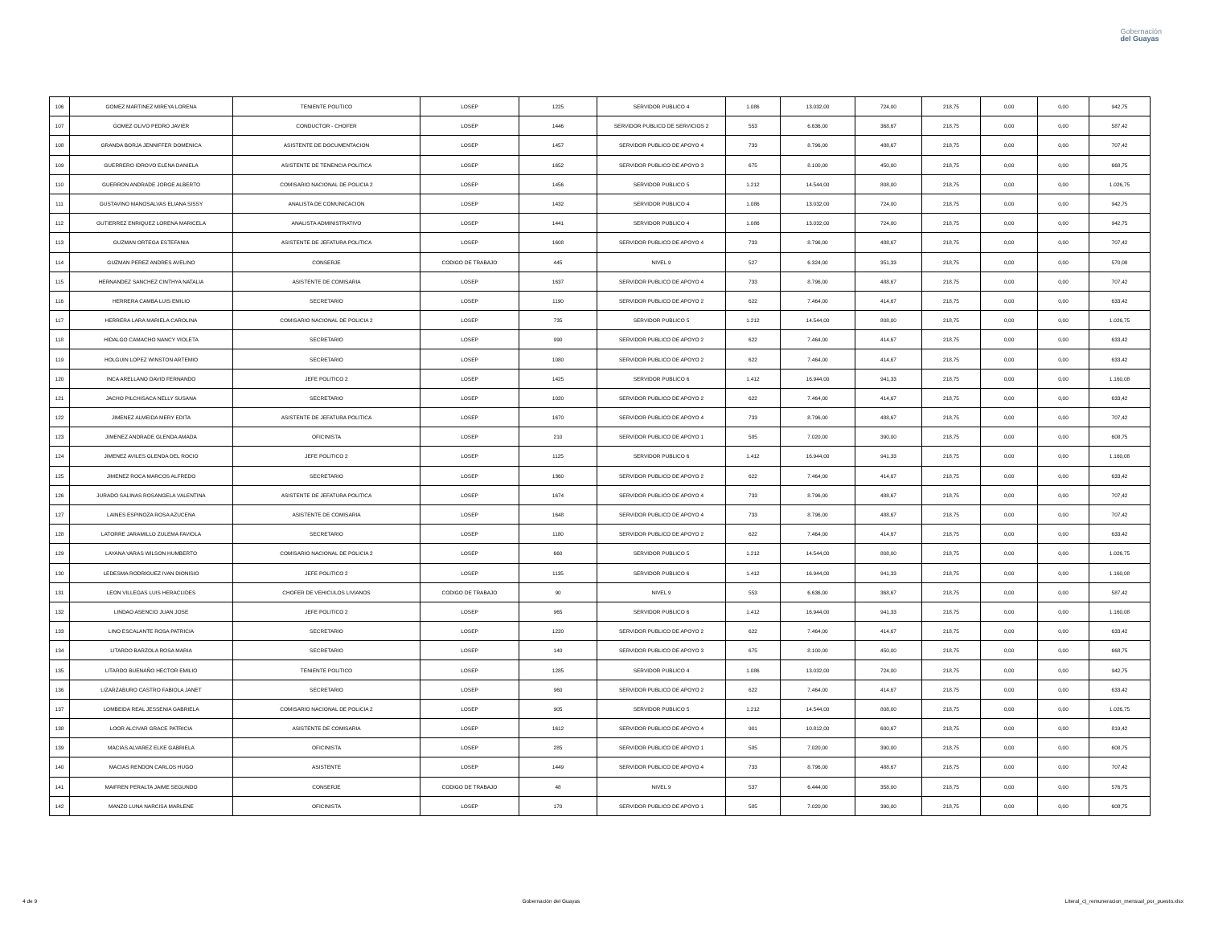Gobernación
del Guayas
| 106 | GOMEZ MARTINEZ MIREYA LORENA | TENIENTE POLITICO | LOSEP | 1225 | SERVIDOR PUBLICO 4 | 1.086 | 13.032,00 | 724,00 | 218,75 | 0,00 | 0,00 | 942,75 |
| 107 | GOMEZ OLIVO PEDRO JAVIER | CONDUCTOR - CHOFER | LOSEP | 1446 | SERVIDOR PUBLICO DE SERVICIOS 2 | 553 | 6.636,00 | 368,67 | 218,75 | 0,00 | 0,00 | 587,42 |
| 108 | GRANDA BORJA JENNIFFER DOMENICA | ASISTENTE DE DOCUMENTACION | LOSEP | 1457 | SERVIDOR PUBLICO DE APOYO 4 | 733 | 8.796,00 | 488,67 | 218,75 | 0,00 | 0,00 | 707,42 |
| 109 | GUERRERO IDROVO ELENA DANIELA | ASISTENTE DE TENENCIA POLITICA | LOSEP | 1652 | SERVIDOR PUBLICO DE APOYO 3 | 675 | 8.100,00 | 450,00 | 218,75 | 0,00 | 0,00 | 668,75 |
| 110 | GUERRON ANDRADE JORGE ALBERTO | COMISARIO NACIONAL DE POLICIA 2 | LOSEP | 1456 | SERVIDOR PUBLICO 5 | 1.212 | 14.544,00 | 808,00 | 218,75 | 0,00 | 0,00 | 1.026,75 |
| 111 | GUSTAVINO MANOSALVAS ELIANA SISSY | ANALISTA DE COMUNICACION | LOSEP | 1432 | SERVIDOR PUBLICO 4 | 1.086 | 13.032,00 | 724,00 | 218,75 | 0,00 | 0,00 | 942,75 |
| 112 | GUTIERREZ ENRIQUEZ LORENA MARICELA | ANALISTA ADMINISTRATIVO | LOSEP | 1441 | SERVIDOR PUBLICO 4 | 1.086 | 13.032,00 | 724,00 | 218,75 | 0,00 | 0,00 | 942,75 |
| 113 | GUZMAN ORTEGA ESTEFANIA | ASISTENTE DE JEFATURA POLITICA | LOSEP | 1608 | SERVIDOR PUBLICO DE APOYO 4 | 733 | 8.796,00 | 488,67 | 218,75 | 0,00 | 0,00 | 707,42 |
| 114 | GUZMAN PEREZ ANDRES AVELINO | CONSERJE | CODIGO DE TRABAJO | 445 | NIVEL 9 | 527 | 6.324,00 | 351,33 | 218,75 | 0,00 | 0,00 | 570,08 |
| 115 | HERNANDEZ SANCHEZ CINTHYA NATALIA | ASISTENTE DE COMISARIA | LOSEP | 1637 | SERVIDOR PUBLICO DE APOYO 4 | 733 | 8.796,00 | 488,67 | 218,75 | 0,00 | 0,00 | 707,42 |
| 116 | HERRERA CAMBA LUIS EMILIO | SECRETARIO | LOSEP | 1190 | SERVIDOR PUBLICO DE APOYO 2 | 622 | 7.464,00 | 414,67 | 218,75 | 0,00 | 0,00 | 633,42 |
| 117 | HERRERA LARA MARIELA CAROLINA | COMISARIO NACIONAL DE POLICIA 2 | LOSEP | 735 | SERVIDOR PUBLICO 5 | 1.212 | 14.544,00 | 808,00 | 218,75 | 0,00 | 0,00 | 1.026,75 |
| 118 | HIDALGO CAMACHO NANCY VIOLETA | SECRETARIO | LOSEP | 990 | SERVIDOR PUBLICO DE APOYO 2 | 622 | 7.464,00 | 414,67 | 218,75 | 0,00 | 0,00 | 633,42 |
| 119 | HOLGUIN LOPEZ WINSTON ARTEMIO | SECRETARIO | LOSEP | 1080 | SERVIDOR PUBLICO DE APOYO 2 | 622 | 7.464,00 | 414,67 | 218,75 | 0,00 | 0,00 | 633,42 |
| 120 | INCA ARELLANO DAVID FERNANDO | JEFE POLITICO 2 | LOSEP | 1425 | SERVIDOR PUBLICO 6 | 1.412 | 16.944,00 | 941,33 | 218,75 | 0,00 | 0,00 | 1.160,08 |
| 121 | JACHO PILCHISACA NELLY SUSANA | SECRETARIO | LOSEP | 1020 | SERVIDOR PUBLICO DE APOYO 2 | 622 | 7.464,00 | 414,67 | 218,75 | 0,00 | 0,00 | 633,42 |
| 122 | JIMENEZ ALMEIDA MERY EDITA | ASISTENTE DE JEFATURA POLITICA | LOSEP | 1670 | SERVIDOR PUBLICO DE APOYO 4 | 733 | 8.796,00 | 488,67 | 218,75 | 0,00 | 0,00 | 707,42 |
| 123 | JIMENEZ ANDRADE GLENDA AMADA | OFICINISTA | LOSEP | 210 | SERVIDOR PUBLICO DE APOYO 1 | 585 | 7.020,00 | 390,00 | 218,75 | 0,00 | 0,00 | 608,75 |
| 124 | JIMENEZ AVILES GLENDA DEL ROCIO | JEFE POLITICO 2 | LOSEP | 1125 | SERVIDOR PUBLICO 6 | 1.412 | 16.944,00 | 941,33 | 218,75 | 0,00 | 0,00 | 1.160,08 |
| 125 | JIMENEZ ROCA MARCOS ALFREDO | SECRETARIO | LOSEP | 1360 | SERVIDOR PUBLICO DE APOYO 2 | 622 | 7.464,00 | 414,67 | 218,75 | 0,00 | 0,00 | 633,42 |
| 126 | JURADO SALINAS ROSANGELA VALENTINA | ASISTENTE DE JEFATURA POLITICA | LOSEP | 1674 | SERVIDOR PUBLICO DE APOYO 4 | 733 | 8.796,00 | 488,67 | 218,75 | 0,00 | 0,00 | 707,42 |
| 127 | LAINES ESPINOZA ROSA AZUCENA | ASISTENTE DE COMISARIA | LOSEP | 1648 | SERVIDOR PUBLICO DE APOYO 4 | 733 | 8.796,00 | 488,67 | 218,75 | 0,00 | 0,00 | 707,42 |
| 128 | LATORRE JARAMILLO ZULEMA FAVIOLA | SECRETARIO | LOSEP | 1180 | SERVIDOR PUBLICO DE APOYO 2 | 622 | 7.464,00 | 414,67 | 218,75 | 0,00 | 0,00 | 633,42 |
| 129 | LAYANA VARAS WILSON HUMBERTO | COMISARIO NACIONAL DE POLICIA 2 | LOSEP | 660 | SERVIDOR PUBLICO 5 | 1.212 | 14.544,00 | 808,00 | 218,75 | 0,00 | 0,00 | 1.026,75 |
| 130 | LEDESMA RODRIGUEZ IVAN DIONISIO | JEFE POLITICO 2 | LOSEP | 1135 | SERVIDOR PUBLICO 6 | 1.412 | 16.944,00 | 941,33 | 218,75 | 0,00 | 0,00 | 1.160,08 |
| 131 | LEON VILLEGAS LUIS HERACLIDES | CHOFER DE VEHICULOS LIVIANOS | CODIGO DE TRABAJO | 90 | NIVEL 9 | 553 | 6.636,00 | 368,67 | 218,75 | 0,00 | 0,00 | 587,42 |
| 132 | LINDAO ASENCIO JUAN JOSE | JEFE POLITICO 2 | LOSEP | 965 | SERVIDOR PUBLICO 6 | 1.412 | 16.944,00 | 941,33 | 218,75 | 0,00 | 0,00 | 1.160,08 |
| 133 | LINO ESCALANTE ROSA PATRICIA | SECRETARIO | LOSEP | 1220 | SERVIDOR PUBLICO DE APOYO 2 | 622 | 7.464,00 | 414,67 | 218,75 | 0,00 | 0,00 | 633,42 |
| 134 | LITARDO BARZOLA ROSA MARIA | SECRETARIO | LOSEP | 140 | SERVIDOR PUBLICO DE APOYO 3 | 675 | 8.100,00 | 450,00 | 218,75 | 0,00 | 0,00 | 668,75 |
| 135 | LITARDO BUENAÑO HECTOR EMILIO | TENIENTE POLITICO | LOSEP | 1285 | SERVIDOR PUBLICO 4 | 1.086 | 13.032,00 | 724,00 | 218,75 | 0,00 | 0,00 | 942,75 |
| 136 | LIZARZABURO CASTRO FABIOLA JANET | SECRETARIO | LOSEP | 960 | SERVIDOR PUBLICO DE APOYO 2 | 622 | 7.464,00 | 414,67 | 218,75 | 0,00 | 0,00 | 633,42 |
| 137 | LOMBEIDA REAL JESSENIA GABRIELA | COMISARIO NACIONAL DE POLICIA 2 | LOSEP | 905 | SERVIDOR PUBLICO 5 | 1.212 | 14.544,00 | 808,00 | 218,75 | 0,00 | 0,00 | 1.026,75 |
| 138 | LOOR ALCIVAR GRACE PATRICIA | ASISTENTE DE COMISARIA | LOSEP | 1612 | SERVIDOR PUBLICO DE APOYO 4 | 901 | 10.812,00 | 600,67 | 218,75 | 0,00 | 0,00 | 819,42 |
| 139 | MACIAS ALVAREZ ELKE GABRIELA | OFICINISTA | LOSEP | 285 | SERVIDOR PUBLICO DE APOYO 1 | 585 | 7.020,00 | 390,00 | 218,75 | 0,00 | 0,00 | 608,75 |
| 140 | MACIAS RENDON CARLOS HUGO | ASISTENTE | LOSEP | 1449 | SERVIDOR PUBLICO DE APOYO 4 | 733 | 8.796,00 | 488,67 | 218,75 | 0,00 | 0,00 | 707,42 |
| 141 | MAIFREN PERALTA JAIME SEGUNDO | CONSERJE | CODIGO DE TRABAJO | 48 | NIVEL 9 | 537 | 6.444,00 | 358,00 | 218,75 | 0,00 | 0,00 | 576,75 |
| 142 | MANZO LUNA NARCISA MARLENE | OFICINISTA | LOSEP | 170 | SERVIDOR PUBLICO DE APOYO 1 | 585 | 7.020,00 | 390,00 | 218,75 | 0,00 | 0,00 | 608,75 |
4 de 9 Gobernación del Guayas Literal_c)_remuneracion_mensual_por_puesto.xlsx